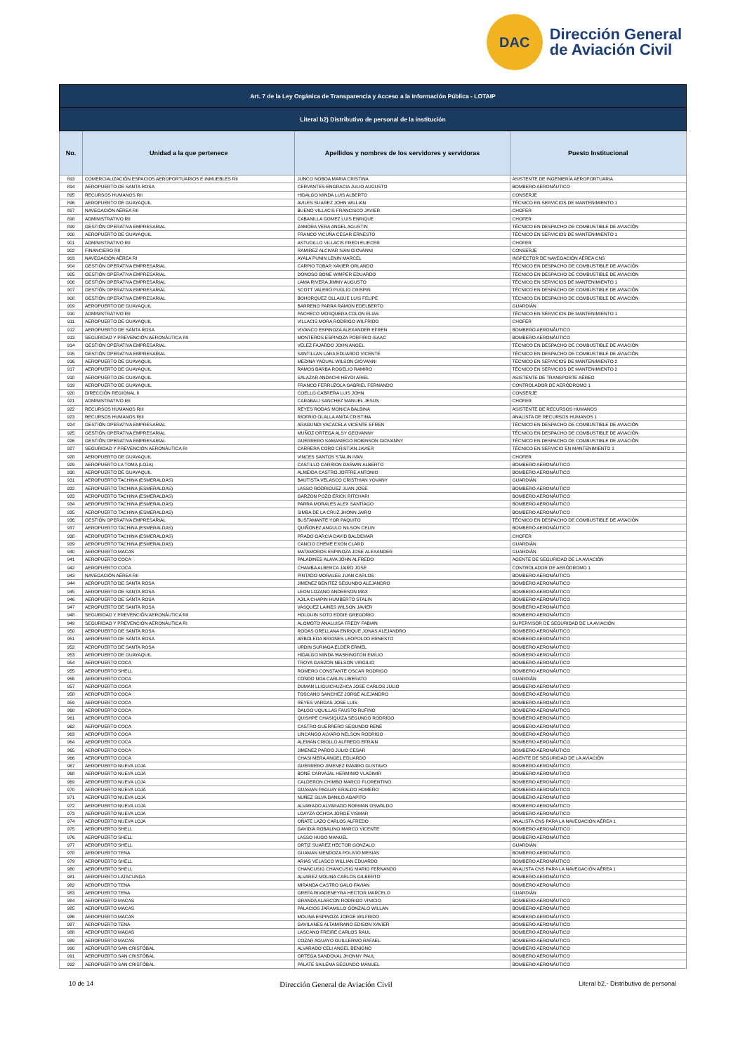DAC
Dirección General
de Aviación Civil
| Art. 7 de la Ley Orgánica de Transparencia y Acceso a la Información Pública - LOTAIP | | | |
| Literal b2) Distributivo de personal de la institución | | | |
| No. | Unidad a la que pertenece | Apellidos y nombres de los servidores y servidoras | Puesto Institucional |
| 893 | COMERCIALIZACIÓN ESPACIOS AEROPORTUARIOS E INMUEBLES RII | JUNCO NOBOA MARIA CRISTINA | ASISTENTE DE INGENIERÍA AEROPORTUARIA |
| 894 | AEROPUERTO DE SANTA ROSA | CERVANTES ENGRACIA JULIO AUGUSTO | BOMBERO AERONÁUTICO |
| 895 | RECURSOS HUMANOS RII | HIDALGO MINDA LUIS ALBERTO | CONSERJE |
| 896 | AEROPUERTO DE GUAYAQUIL | AVILES SUAREZ JOHN WILLIAN | TÉCNICO EN SERVICIOS DE MANTENIMIENTO 1 |
| 897 | NAVEGACIÓN AÉREA RII | BUENO VILLACIS FRANCISCO JAVIER | CHOFER |
| 898 | ADMINISTRATIVO RII | CABANILLA GOMEZ LUIS ENRIQUE | CHOFER |
| 899 | GESTIÓN OPERATIVA EMPRESARIAL | ZAMORA VERA ANGEL AGUSTIN | TÉCNICO EN DESPACHO DE COMBUSTIBLE DE AVIACIÓN |
| 900 | AEROPUERTO DE GUAYAQUIL | FRANCO VICUÑA CESAR ERNESTO | TÉCNICO EN SERVICIOS DE MANTENIMIENTO 1 |
| 901 | ADMINISTRATIVO RII | ASTUDILLO VILLACIS FREDI ELIECER | CHOFER |
| 902 | FINANCIERO RII | RAMIREZ ALCIVAR IVAN GIOVANNI | CONSERJE |
| 903 | NAVEGACIÓN AÉREA RI | AYALA PUNIN LENIN MARCEL | INSPECTOR DE NAVEGACIÓN AÉREA CNS |
| 904 | GESTIÓN OPERATIVA EMPRESARIAL | CARPIO TOBAR XAVIER ORLANDO | TÉCNICO EN DESPACHO DE COMBUSTIBLE DE AVIACIÓN |
| 905 | GESTIÓN OPERATIVA EMPRESARIAL | DONOSO BONE WIMPER EDUARDO | TÉCNICO EN DESPACHO DE COMBUSTIBLE DE AVIACIÓN |
| 906 | GESTIÓN OPERATIVA EMPRESARIAL | LAMA RIVERA JIMMY AUGUSTO | TÉCNICO EN SERVICIOS DE MANTENIMIENTO 1 |
| 907 | GESTIÓN OPERATIVA EMPRESARIAL | SCOTT VALERO PUGLIO CRISPIN | TÉCNICO EN DESPACHO DE COMBUSTIBLE DE AVIACIÓN |
| 908 | GESTIÓN OPERATIVA EMPRESARIAL | BOHORQUEZ OLLAGUE LUIS FELIPE | TÉCNICO EN DESPACHO DE COMBUSTIBLE DE AVIACIÓN |
| 909 | AEROPUERTO DE GUAYAQUIL | BARRENO PARRA RAMON EDELBERTO | GUARDIÁN |
| 910 | ADMINISTRATIVO RII | PACHECO MOSQUERA COLON ELIAS | TÉCNICO EN SERVICIOS DE MANTENIMIENTO 1 |
| 911 | AEROPUERTO DE GUAYAQUIL | VILLACIS MORA RODRIGO WILFRIDO | CHOFER |
| 912 | AEROPUERTO DE SANTA ROSA | VIVANCO ESPINOZA ALEXANDER EFREN | BOMBERO AERONÁUTICO |
| 913 | SEGURIDAD Y PREVENCIÓN AERONÁUTICA RII | MONTEROS ESPINOZA PORFIRIO ISAAC | BOMBERO AERONÁUTICO |
| 914 | GESTIÓN OPERATIVA EMPRESARIAL | VELEZ FAJARDO JOHN ANGEL | TÉCNICO EN DESPACHO DE COMBUSTIBLE DE AVIACIÓN |
| 915 | GESTIÓN OPERATIVA EMPRESARIAL | SANTILLAN LARA EDUARDO VICENTE | TÉCNICO EN DESPACHO DE COMBUSTIBLE DE AVIACIÓN |
| 916 | AEROPUERTO DE GUAYAQUIL | MEDINA YAGUAL WILSON GIOVANNI | TÉCNICO EN SERVICIOS DE MANTENIMIENTO 2 |
| 917 | AEROPUERTO DE GUAYAQUIL | RAMOS BARBA ROGELIO RAMIRO | TÉCNICO EN SERVICIOS DE MANTENIMIENTO 2 |
| 918 | AEROPUERTO DE GUAYAQUIL | SALAZAR ANDACHI HEYDI ARIEL | ASISTENTE DE TRANSPORTE AÉREO |
| 919 | AEROPUERTO DE GUAYAQUIL | FRANCO FERRUZOLA GABRIEL FERNANDO | CONTROLADOR DE AERÓDROMO 1 |
| 920 | DIRECCIÓN REGIONAL II | COELLO CABRERA LUIS JOHN | CONSERJE |
| 921 | ADMINISTRATIVO RII | CARABALI SANCHEZ MANUEL JESUS | CHOFER |
| 922 | RECURSOS HUMANOS RIII | REYES RODAS MONICA BALBINA | ASISTENTE DE RECURSOS HUMANOS |
| 923 | RECURSOS HUMANOS RIII | RIOFRIO OLALLA ANITA CRISTINA | ANALISTA DE RECURSOS HUMANOS 1 |
| 924 | GESTIÓN OPERATIVA EMPRESARIAL | ARAGUNDI VACACELA VICENTE EFREN | TÉCNICO EN DESPACHO DE COMBUSTIBLE DE AVIACIÓN |
| 925 | GESTIÓN OPERATIVA EMPRESARIAL | MUÑOZ ORTEGA ALSY GEOVANNY | TÉCNICO EN DESPACHO DE COMBUSTIBLE DE AVIACIÓN |
| 926 | GESTIÓN OPERATIVA EMPRESARIAL | GUERRERO SAMANIEGO ROBINSON GIOVANNY | TÉCNICO EN DESPACHO DE COMBUSTIBLE DE AVIACIÓN |
| 927 | SEGURIDAD Y PREVENCIÓN AERONÁUTICA RI | CARRERA CORO CRISTIAN JAVIER | TÉCNICO EN SERVICIO EN MANTENIMIENTO 1 |
| 928 | AEROPUERTO DE GUAYAQUIL | VINCES SANTOS STALIN IVAN | CHOFER |
| 929 | AEROPUERTO LA TOMA (LOJA) | CASTILLO CARRION DARWIN ALBERTO | BOMBERO AERONÁUTICO |
| 930 | AEROPUERTO DE GUAYAQUIL | ALMEIDA CASTRO JOFFRE ANTONIO | BOMBERO AERONÁUTICO |
| 931 | AEROPUERTO TACHINA (ESMERALDAS) | BAUTISTA VELASCO CRISTHIAN YOVANY | GUARDIÁN |
| 932 | AEROPUERTO TACHINA (ESMERALDAS) | LASSO RODRIGUEZ JUAN JOSE | BOMBERO AERONÁUTICO |
| 933 | AEROPUERTO TACHINA (ESMERALDAS) | GARZON POZO ERICK RITCHARI | BOMBERO AERONÁUTICO |
| 934 | AEROPUERTO TACHINA (ESMERALDAS) | PARRA MORALES ALEX SANTIAGO | BOMBERO AERONÁUTICO |
| 935 | AEROPUERTO TACHINA (ESMERALDAS) | SIMBA DE LA CRUZ JHONN JAIRO | BOMBERO AERONÁUTICO |
| 936 | GESTIÓN OPERATIVA EMPRESARIAL | BUSTAMANTE YOR PAQUITO | TÉCNICO EN DESPACHO DE COMBUSTIBLE DE AVIACIÓN |
| 937 | AEROPUERTO TACHINA (ESMERALDAS) | QUIÑONEZ ANGULO NILSON CELIN | BOMBERO AERONÁUTICO |
| 938 | AEROPUERTO TACHINA (ESMERALDAS) | PRADO GARCIA DAVID BALDEMAR | CHOFER |
| 939 | AEROPUERTO TACHINA (ESMERALDAS) | CANCIO CHEME EXON CLARD | GUARDIÁN |
| 940 | AEROPUERTO MACAS | MATAMOROS ESPINOZA JOSE ALEXANDER | GUARDIÁN |
| 941 | AEROPUERTO COCA | PALADINES ALAVA JOHN ALFREDO | AGENTE DE SEGURIDAD DE LA AVIACIÓN |
| 942 | AEROPUERTO COCA | CHAMBA ALBERCA JAIRO JOSE | CONTROLADOR DE AERÓDROMO 1 |
| 943 | NAVEGACIÓN AÉREA RII | PINTADO MORALES JUAN CARLOS | BOMBERO AERONÁUTICO |
| 944 | AEROPUERTO DE SANTA ROSA | JIMENEZ BENITEZ SEGUNDO ALEJANDRO | BOMBERO AERONÁUTICO |
| 945 | AEROPUERTO DE SANTA ROSA | LEON LOZANO ANDERSON MAX | BOMBERO AERONÁUTICO |
| 946 | AEROPUERTO DE SANTA ROSA | AJILA CHAPIN HUMBERTO STALIN | BOMBERO AERONÁUTICO |
| 947 | AEROPUERTO DE SANTA ROSA | VASQUEZ LAINES WILSON JAVIER | BOMBERO AERONÁUTICO |
| 948 | SEGURIDAD Y PREVENCIÓN AERONÁUTICA RII | HOLGUIN SOTO EDDIE GREGORIO | BOMBERO AERONÁUTICO |
| 949 | SEGURIDAD Y PREVENCIÓN AERONÁUTICA RI | ALOMOTO ANALUISA FREDY FABIAN | SUPERVISOR DE SEGURIDAD DE LA AVIACIÓN |
| 950 | AEROPUERTO DE SANTA ROSA | RODAS ORELLANA ENRIQUE JONAS ALEJANDRO | BOMBERO AERONÁUTICO |
| 951 | AEROPUERTO DE SANTA ROSA | ARBOLEDA BRIONES LEOPOLDO ERNESTO | BOMBERO AERONÁUTICO |
| 952 | AEROPUERTO DE SANTA ROSA | URDIN SURIAGA ELDER ERMEL | BOMBERO AERONÁUTICO |
| 953 | AEROPUERTO DE GUAYAQUIL | HIDALGO MINDA WASHINGTON EMILIO | BOMBERO AERONÁUTICO |
| 954 | AEROPUERTO COCA | TROYA GARZON NELSON VIRGILIO | BOMBERO AERONÁUTICO |
| 955 | AEROPUERTO SHELL | ROMERO CONSTANTE OSCAR RODRIGO | BOMBERO AERONÁUTICO |
| 956 | AEROPUERTO COCA | CONDO NOA CARLIN LIBERATO | GUARDIÁN |
| 957 | AEROPUERTO COCA | DUMAN LLIGUICHUZHCA JOSE CARLOS JULIO | BOMBERO AERONÁUTICO |
| 958 | AEROPUERTO COCA | TOSCANO SANCHEZ JORGE ALEJANDRO | BOMBERO AERONÁUTICO |
| 959 | AEROPUERTO COCA | REYES VARGAS JOSE LUIS | BOMBERO AERONÁUTICO |
| 960 | AEROPUERTO COCA | DALGO UQUILLAS FAUSTO RUFINO | BOMBERO AERONÁUTICO |
| 961 | AEROPUERTO COCA | QUISHPE CHASIQUIZA SEGUNDO RODRIGO | BOMBERO AERONÁUTICO |
| 962 | AEROPUERTO COCA | CASTRO GUERRERO SEGUNDO RENE | BOMBERO AERONÁUTICO |
| 963 | AEROPUERTO COCA | LINCANGO ALVARO NELSON RODRIGO | BOMBERO AERONÁUTICO |
| 964 | AEROPUERTO COCA | ALEMAN CRIOLLO ALFREDO EFRAIN | BOMBERO AERONÁUTICO |
| 965 | AEROPUERTO COCA | JIMENEZ PARDO JULIO CESAR | BOMBERO AERONÁUTICO |
| 966 | AEROPUERTO COCA | CHASI MERA ANGEL EDUARDO | AGENTE DE SEGURIDAD DE LA AVIACIÓN |
| 967 | AEROPUERTO NUEVA LOJA | GUERRERO JIMENEZ RAMIRO GUSTAVO | BOMBERO AERONÁUTICO |
| 968 | AEROPUERTO NUEVA LOJA | BONE CARVAJAL HERMINIO VLADIMIR | BOMBERO AERONÁUTICO |
| 969 | AEROPUERTO NUEVA LOJA | CALDERON CHIMBO MARCO FLORENTINO | BOMBERO AERONÁUTICO |
| 970 | AEROPUERTO NUEVA LOJA | GUAMAN PAGUAY ERALDO HOMERO | BOMBERO AERONÁUTICO |
| 971 | AEROPUERTO NUEVA LOJA | NUÑEZ SILVA DANILO AGAPITO | BOMBERO AERONÁUTICO |
| 972 | AEROPUERTO NUEVA LOJA | ALVARADO ALVARADO NORMAN OSWALDO | BOMBERO AERONÁUTICO |
| 973 | AEROPUERTO NUEVA LOJA | LOAYZA OCHOA JORGE VISMAR | BOMBERO AERONÁUTICO |
| 974 | AEROPUERTO NUEVA LOJA | OÑATE LAZO CARLOS ALFREDO | ANALISTA CNS PARA LA NAVEGACIÓN AÉREA 1 |
| 975 | AEROPUERTO SHELL | GAVIDIA ROBALINO MARCO VICENTE | BOMBERO AERONÁUTICO |
| 976 | AEROPUERTO SHELL | LASSO HUGO MANUEL | BOMBERO AERONÁUTICO |
| 977 | AEROPUERTO SHELL | ORTIZ SUAREZ HECTOR GONZALO | GUARDIÁN |
| 978 | AEROPUERTO TENA | GUAMAN MENDOZA POLIVIO MESIAS | BOMBERO AERONÁUTICO |
| 979 | AEROPUERTO SHELL | ARIAS VELASCO WILLIAN EDUARDO | BOMBERO AERONÁUTICO |
| 980 | AEROPUERTO SHELL | CHANCUSIG CHANCUSIG MARIO FERNANDO | ANALISTA CNS PARA LA NAVEGACIÓN AÉREA 1 |
| 981 | AEROPUERTO LATACUNGA | ALVAREZ MOLINA CARLOS GILBERTO | BOMBERO AERONÁUTICO |
| 982 | AEROPUERTO TENA | MIRANDA CASTRO GALO FAVIAN | BOMBERO AERONÁUTICO |
| 983 | AEROPUERTO TENA | GREFA RIVADENEYRA HECTOR MARCELO | GUARDIÁN |
| 984 | AEROPUERTO MACAS | GRANDA ALARCON RODRIGO VINICIO | BOMBERO AERONÁUTICO |
| 985 | AEROPUERTO MACAS | PALACIOS JARAMILLO GONZALO WILLAN | BOMBERO AERONÁUTICO |
| 986 | AEROPUERTO MACAS | MOLINA ESPINOZA JORGE WILFRIDO | BOMBERO AERONÁUTICO |
| 987 | AEROPUERTO TENA | GAVILANES ALTAMIRANO EDISON XAVIER | BOMBERO AERONÁUTICO |
| 988 | AEROPUERTO MACAS | LASCANO FREIRE CARLOS RAUL | BOMBERO AERONÁUTICO |
| 989 | AEROPUERTO MACAS | COZAR AGUAYO GUILLERMO RAFAEL | BOMBERO AERONÁUTICO |
| 990 | AEROPUERTO SAN CRISTÓBAL | ALVARADO CELI ANGEL BENIGNO | BOMBERO AERONÁUTICO |
| 991 | AEROPUERTO SAN CRISTÓBAL | ORTEGA SANDOVAL JHONNY PAUL | BOMBERO AERONÁUTICO |
| 992 | AEROPUERTO SAN CRISTÓBAL | PALATE SAILEMA SEGUNDO MANUEL | BOMBERO AERONÁUTICO |
10 de 14 Dirección General de Aviación Civil Literal b2.- Distributivo de personal